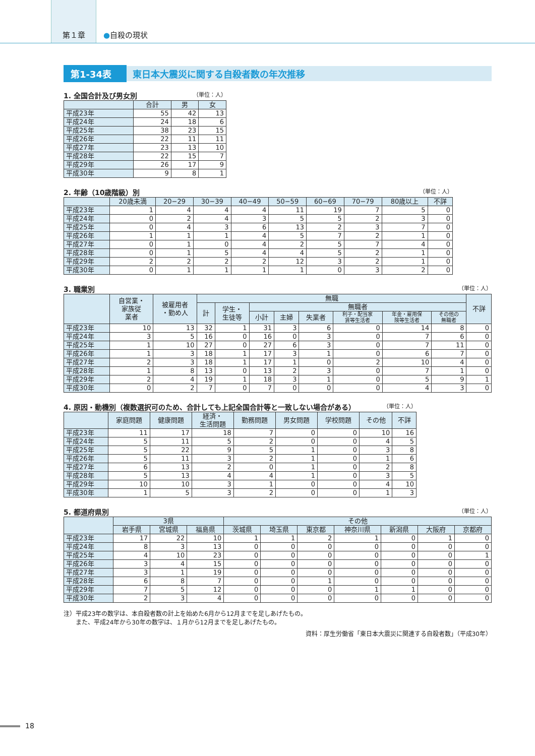第１章
●自殺の現状
第1-34表 東日本大震災に関する自殺者数の年次推移
1. 全国合計及び男女別 （単位：人）
| | 合計 | 男 | 女 |
| --- | --- | --- | --- |
| 平成23年 | 55 | 42 | 13 |
| 平成24年 | 24 | 18 | 6 |
| 平成25年 | 38 | 23 | 15 |
| 平成26年 | 22 | 11 | 11 |
| 平成27年 | 23 | 13 | 10 |
| 平成28年 | 22 | 15 | 7 |
| 平成29年 | 26 | 17 | 9 |
| 平成30年 | 9 | 8 | 1 |
2. 年齢（10歳階級）別 （単位：人）
| | 20歳未満 | 20−29 | 30−39 | 40−49 | 50−59 | 60−69 | 70−79 | 80歳以上 | 不詳 |
| --- | --- | --- | --- | --- | --- | --- | --- | --- | --- |
| 平成23年 | 1 | 4 | 4 | 4 | 11 | 19 | 7 | 5 | 0 |
| 平成24年 | 0 | 2 | 4 | 3 | 5 | 5 | 2 | 3 | 0 |
| 平成25年 | 0 | 4 | 3 | 6 | 13 | 2 | 3 | 7 | 0 |
| 平成26年 | 1 | 1 | 1 | 4 | 5 | 7 | 2 | 1 | 0 |
| 平成27年 | 0 | 1 | 0 | 4 | 2 | 5 | 7 | 4 | 0 |
| 平成28年 | 0 | 1 | 5 | 4 | 4 | 5 | 2 | 1 | 0 |
| 平成29年 | 2 | 2 | 2 | 2 | 12 | 3 | 2 | 1 | 0 |
| 平成30年 | 0 | 1 | 1 | 1 | 1 | 0 | 3 | 2 | 0 |
3. 職業別 （単位：人）
| | 自営業・ 家族従 業者 | 被雇用者 ・勤め人 | 無職 | | | | | | | | 不詳 |
| --- | --- | --- | --- | --- | --- | --- | --- | --- | --- | --- | --- |
| | | | 計 | 学生・ 生徒等 | 無職者 | | | | | | |
| | | | | | 小計 | 主婦 | 失業者 | 利子・配当家 賃等生活者 | 年金・雇用保 険等生活者 | その他の 無職者 | |
| 平成23年 | 10 | 13 | 32 | 1 | 31 | 3 | 6 | 0 | 14 | 8 | 0 |
| 平成24年 | 3 | 5 | 16 | 0 | 16 | 0 | 3 | 0 | 7 | 6 | 0 |
| 平成25年 | 1 | 10 | 27 | 0 | 27 | 6 | 3 | 0 | 7 | 11 | 0 |
| 平成26年 | 1 | 3 | 18 | 1 | 17 | 3 | 1 | 0 | 6 | 7 | 0 |
| 平成27年 | 2 | 3 | 18 | 1 | 17 | 1 | 0 | 2 | 10 | 4 | 0 |
| 平成28年 | 1 | 8 | 13 | 0 | 13 | 2 | 3 | 0 | 7 | 1 | 0 |
| 平成29年 | 2 | 4 | 19 | 1 | 18 | 3 | 1 | 0 | 5 | 9 | 1 |
| 平成30年 | 0 | 2 | 7 | 0 | 7 | 0 | 0 | 0 | 4 | 3 | 0 |
4. 原因・動機別（複数選択可のため、合計しても上記全国合計等と一致しない場合がある） （単位：人）
| | 家庭問題 | 健康問題 | 経済・ 生活問題 | 勤務問題 | 男女問題 | 学校問題 | その他 | 不詳 |
| --- | --- | --- | --- | --- | --- | --- | --- | --- |
| 平成23年 | 11 | 17 | 18 | 7 | 0 | 0 | 10 | 16 |
| 平成24年 | 5 | 11 | 5 | 2 | 0 | 0 | 4 | 5 |
| 平成25年 | 5 | 22 | 9 | 5 | 1 | 0 | 3 | 8 |
| 平成26年 | 5 | 11 | 3 | 2 | 1 | 0 | 1 | 6 |
| 平成27年 | 6 | 13 | 2 | 0 | 1 | 0 | 2 | 8 |
| 平成28年 | 5 | 13 | 4 | 4 | 1 | 0 | 3 | 5 |
| 平成29年 | 10 | 10 | 3 | 1 | 0 | 0 | 4 | 10 |
| 平成30年 | 1 | 5 | 3 | 2 | 0 | 0 | 1 | 3 |
5. 都道府県別 （単位：人）
| | 3県 | | | その他 | | | | | | |
| --- | --- | --- | --- | --- | --- | --- | --- | --- | --- | --- |
| | 岩手県 | 宮城県 | 福島県 | 茨城県 | 埼玉県 | 東京都 | 神奈川県 | 新潟県 | 大阪府 | 京都府 |
| 平成23年 | 17 | 22 | 10 | 1 | 1 | 2 | 1 | 0 | 1 | 0 |
| 平成24年 | 8 | 3 | 13 | 0 | 0 | 0 | 0 | 0 | 0 | 0 |
| 平成25年 | 4 | 10 | 23 | 0 | 0 | 0 | 0 | 0 | 0 | 1 |
| 平成26年 | 3 | 4 | 15 | 0 | 0 | 0 | 0 | 0 | 0 | 0 |
| 平成27年 | 3 | 1 | 19 | 0 | 0 | 0 | 0 | 0 | 0 | 0 |
| 平成28年 | 6 | 8 | 7 | 0 | 0 | 1 | 0 | 0 | 0 | 0 |
| 平成29年 | 7 | 5 | 12 | 0 | 0 | 0 | 1 | 1 | 0 | 0 |
| 平成30年 | 2 | 3 | 4 | 0 | 0 | 0 | 0 | 0 | 0 | 0 |
注）平成23年の数字は、本自殺者数の計上を始めた6月から12月までを足しあげたもの。
　　また、平成24年から30年の数字は、１月から12月までを足しあげたもの。
資料：厚生労働省「東日本大震災に関連する自殺者数」（平成30年）
18